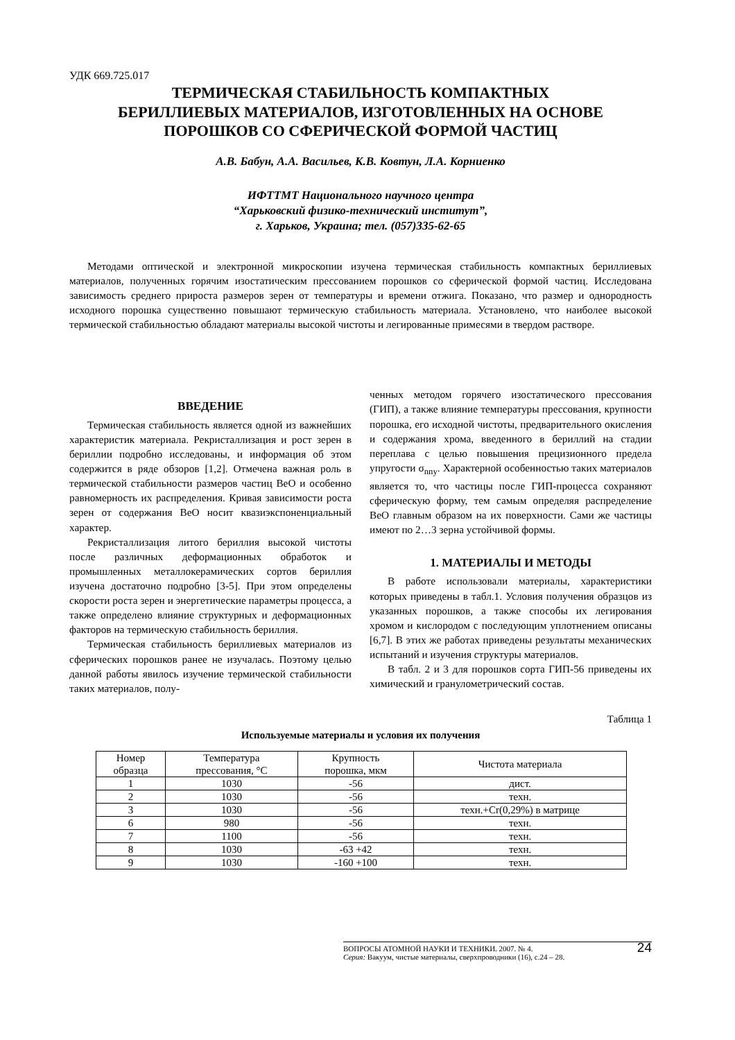УДК 669.725.017
ТЕРМИЧЕСКАЯ СТАБИЛЬНОСТЬ КОМПАКТНЫХ
БЕРИЛЛИЕВЫХ МАТЕРИАЛОВ, ИЗГОТОВЛЕННЫХ НА ОСНОВЕ
ПОРОШКОВ СО СФЕРИЧЕСКОЙ ФОРМОЙ ЧАСТИЦ
А.В. Бабун, А.А. Васильев, К.В. Ковтун, Л.А. Корниенко
ИФТТМТ Национального научного центра
“Харьковский физико-технический институт”,
г. Харьков, Украина; тел. (057)335-62-65
Методами оптической и электронной микроскопии изучена термическая стабильность компактных бериллиевых материалов, полученных горячим изостатическим прессованием порошков со сферической формой частиц. Исследована зависимость среднего прироста размеров зерен от температуры и времени отжига. Показано, что размер и однородность исходного порошка существенно повышают термическую стабильность материала. Установлено, что наиболее высокой термической стабильностью обладают материалы высокой чистоты и легированные примесями в твердом растворе.
ВВЕДЕНИЕ
Термическая стабильность является одной из важнейших характеристик материала. Рекристаллизация и рост зерен в бериллии подробно исследованы, и информация об этом содержится в ряде обзоров [1,2]. Отмечена важная роль в термической стабильности размеров частиц BeO и особенно равномерность их распределения. Кривая зависимости роста зерен от содержания BeO носит квазиэкспоненциальный характер.
Рекристаллизация литого бериллия высокой чистоты после различных деформационных обработок и промышленных металлокерамических сортов бериллия изучена достаточно подробно [3-5]. При этом определены скорости роста зерен и энергетические параметры процесса, а также определено влияние структурных и деформационных факторов на термическую стабильность бериллия.
Термическая стабильность бериллиевых материалов из сферических порошков ранее не изучалась. Поэтому целью данной работы явилось изучение термической стабильности таких материалов, полу-
ченных методом горячего изостатического прессования (ГИП), а также влияние температуры прессования, крупности порошка, его исходной чистоты, предварительного окисления и содержания хрома, введенного в бериллий на стадии переплава с целью повышения прецизионного предела упругости σ<sub>nny</sub>. Характерной особенностью таких материалов является то, что частицы после ГИП-процесса сохраняют сферическую форму, тем самым определяя распределение BeO главным образом на их поверхности. Сами же частицы имеют по 2…3 зерна устойчивой формы.
1. МАТЕРИАЛЫ И МЕТОДЫ
В работе использовали материалы, характеристики которых приведены в табл.1. Условия получения образцов из указанных порошков, а также способы их легирования хромом и кислородом с последующим уплотнением описаны [6,7]. В этих же работах приведены результаты механических испытаний и изучения структуры материалов.
В табл. 2 и 3 для порошков сорта ГИП-56 приведены их химический и гранулометрический состав.
Таблица 1
Используемые материалы и условия их получения
| Номер образца | Температура прессования, °С | Крупность порошка, мкм | Чистота материала |
| --- | --- | --- | --- |
| 1 | 1030 | -56 | дист. |
| 2 | 1030 | -56 | техн. |
| 3 | 1030 | -56 | техн.+Cr(0,29%) в матрице |
| 6 | 980 | -56 | техн. |
| 7 | 1100 | -56 | техн. |
| 8 | 1030 | -63 +42 | техн. |
| 9 | 1030 | -160 +100 | техн. |
24 ВОПРОСЫ АТОМНОЙ НАУКИ И ТЕХНИКИ. 2007. № 4.
Серия: Вакуум, чистые материалы, сверхпроводники (16), с.24 – 28.